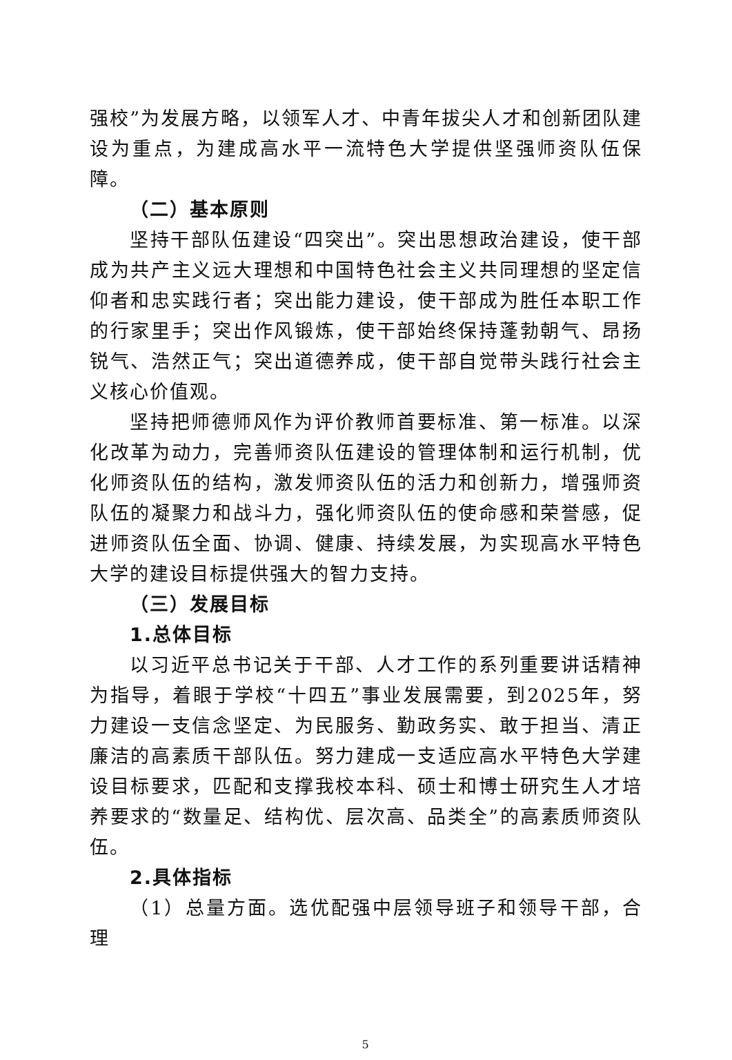强校”为发展方略，以领军人才、中青年拔尖人才和创新团队建设为重点，为建成高水平一流特色大学提供坚强师资队伍保障。
（二）基本原则
坚持干部队伍建设“四突出”。突出思想政治建设，使干部成为共产主义远大理想和中国特色社会主义共同理想的坚定信仰者和忠实践行者；突出能力建设，使干部成为胜任本职工作的行家里手；突出作风锻炼，使干部始终保持蓬勃朝气、昂扬锐气、浩然正气；突出道德养成，使干部自觉带头践行社会主义核心价值观。
坚持把师德师风作为评价教师首要标准、第一标准。以深化改革为动力，完善师资队伍建设的管理体制和运行机制，优化师资队伍的结构，激发师资队伍的活力和创新力，增强师资队伍的凝聚力和战斗力，强化师资队伍的使命感和荣誉感，促进师资队伍全面、协调、健康、持续发展，为实现高水平特色大学的建设目标提供强大的智力支持。
（三）发展目标
1.总体目标
以习近平总书记关于干部、人才工作的系列重要讲话精神为指导，着眼于学校“十四五”事业发展需要，到2025年，努力建设一支信念坚定、为民服务、勤政务实、敢于担当、清正廉洁的高素质干部队伍。努力建成一支适应高水平特色大学建设目标要求，匹配和支撑我校本科、硕士和博士研究生人才培养要求的“数量足、结构优、层次高、品类全”的高素质师资队伍。
2.具体指标
（1）总量方面。选优配强中层领导班子和领导干部，合理
5